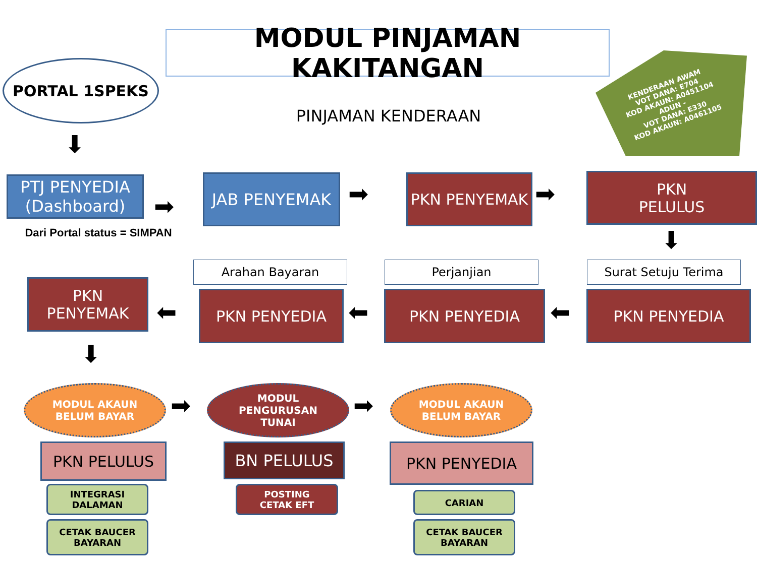MODUL PINJAMAN KAKITANGAN
PORTAL 1SPEKS
PINJAMAN KENDERAAN
KENDERAAN AWAM
VOT DANA: E704
KOD AKAUN: A0451104
ADUN -
VOT DANA: E330
KOD AKAUN: A0461105
⬇
PTJ PENYEDIA (Dashboard)
Dari Portal status = SIMPAN
➡
JAB PENYEMAK ➡
PKN PENYEMAK
➡
PKN
PELULUS
⬇
Arahan Bayaran Perjanjian Surat Setuju Terima
PKN
PENYEMAK
⬅
PKN PENYEDIA
⬅
PKN PENYEDIA
⬅
PKN PENYEDIA
⬇
MODUL AKAUN
BELUM BAYAR
➡
MODUL
PENGURUSAN
TUNAI
➡
MODUL AKAUN
BELUM BAYAR
PKN PELULUS BN PELULUS PKN PENYEDIA
INTEGRASI
DALAMAN
POSTING
CETAK EFT
CARIAN
CETAK BAUCER
BAYARAN
CETAK BAUCER
BAYARAN